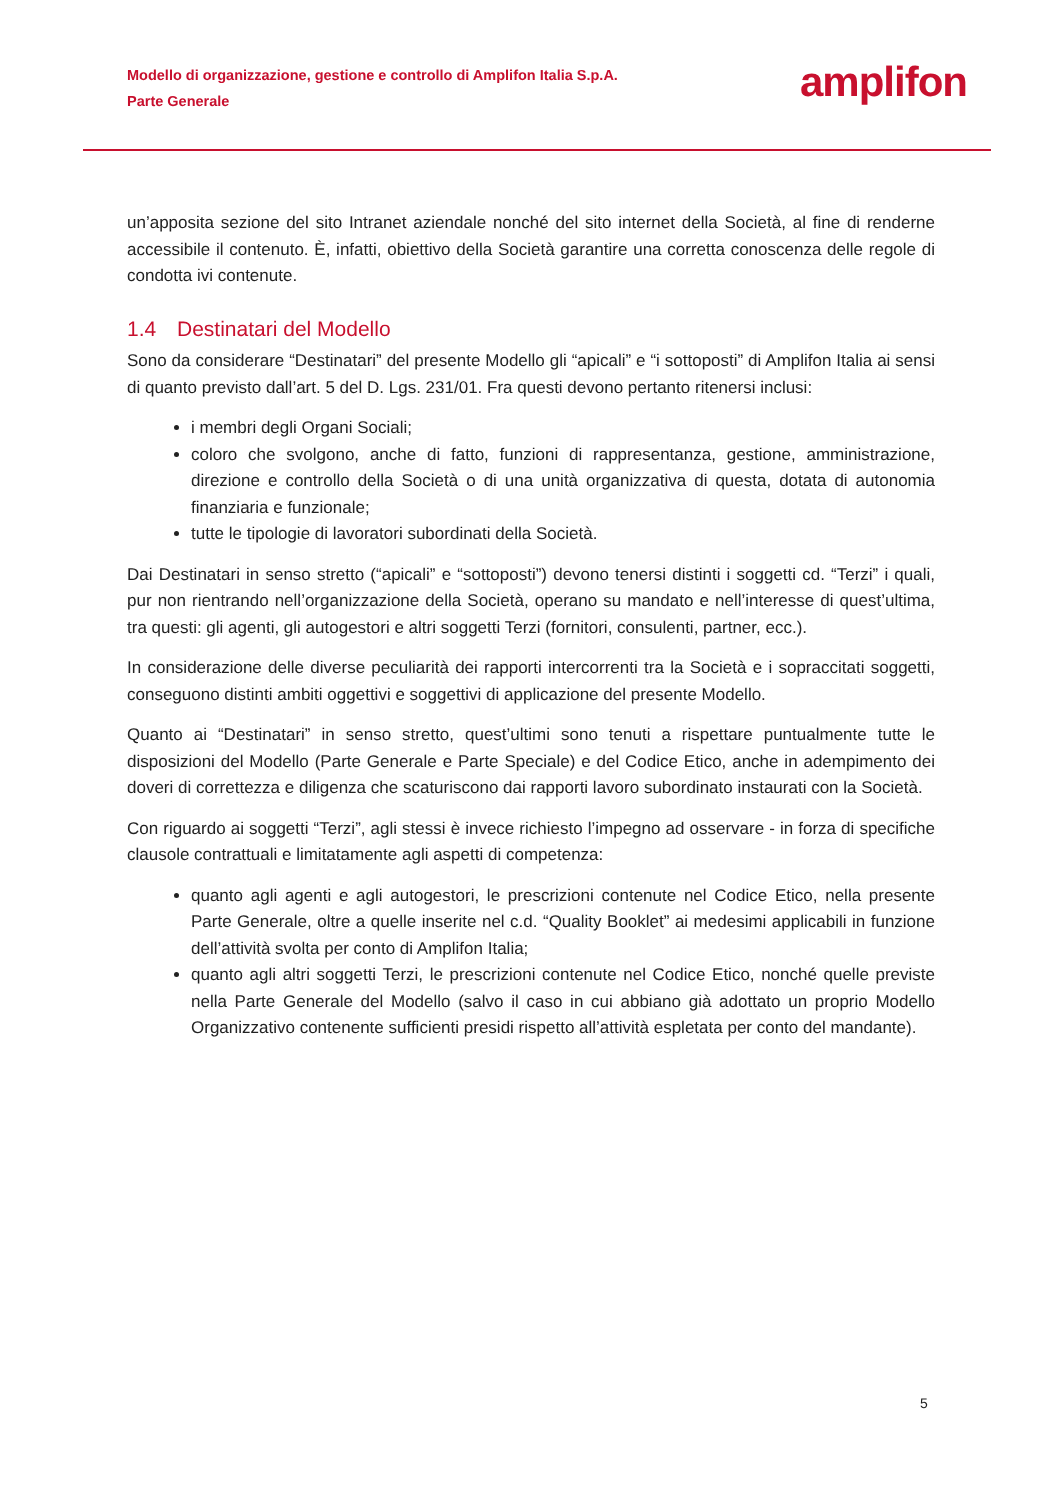Modello di organizzazione, gestione e controllo di Amplifon Italia S.p.A.
Parte Generale
amplifon
un’apposita sezione del sito Intranet aziendale nonché del sito internet della Società, al fine di renderne accessibile il contenuto. È, infatti, obiettivo della Società garantire una corretta conoscenza delle regole di condotta ivi contenute.
1.4 Destinatari del Modello
Sono da considerare “Destinatari” del presente Modello gli “apicali” e “i sottoposti” di Amplifon Italia ai sensi di quanto previsto dall’art. 5 del D. Lgs. 231/01. Fra questi devono pertanto ritenersi inclusi:
i membri degli Organi Sociali;
coloro che svolgono, anche di fatto, funzioni di rappresentanza, gestione, amministrazione, direzione e controllo della Società o di una unità organizzativa di questa, dotata di autonomia finanziaria e funzionale;
tutte le tipologie di lavoratori subordinati della Società.
Dai Destinatari in senso stretto (“apicali” e “sottoposti”) devono tenersi distinti i soggetti cd. “Terzi” i quali, pur non rientrando nell’organizzazione della Società, operano su mandato e nell’interesse di quest’ultima, tra questi: gli agenti, gli autogestori e altri soggetti Terzi (fornitori, consulenti, partner, ecc.).
In considerazione delle diverse peculiarità dei rapporti intercorrenti tra la Società e i sopraccitati soggetti, conseguono distinti ambiti oggettivi e soggettivi di applicazione del presente Modello.
Quanto ai “Destinatari” in senso stretto, quest’ultimi sono tenuti a rispettare puntualmente tutte le disposizioni del Modello (Parte Generale e Parte Speciale) e del Codice Etico, anche in adempimento dei doveri di correttezza e diligenza che scaturiscono dai rapporti lavoro subordinato instaurati con la Società.
Con riguardo ai soggetti “Terzi”, agli stessi è invece richiesto l’impegno ad osservare - in forza di specifiche clausole contrattuali e limitatamente agli aspetti di competenza:
quanto agli agenti e agli autogestori, le prescrizioni contenute nel Codice Etico, nella presente Parte Generale, oltre a quelle inserite nel c.d. “Quality Booklet” ai medesimi applicabili in funzione dell’attività svolta per conto di Amplifon Italia;
quanto agli altri soggetti Terzi, le prescrizioni contenute nel Codice Etico, nonché quelle previste nella Parte Generale del Modello (salvo il caso in cui abbiano già adottato un proprio Modello Organizzativo contenente sufficienti presidi rispetto all’attività espletata per conto del mandante).
5